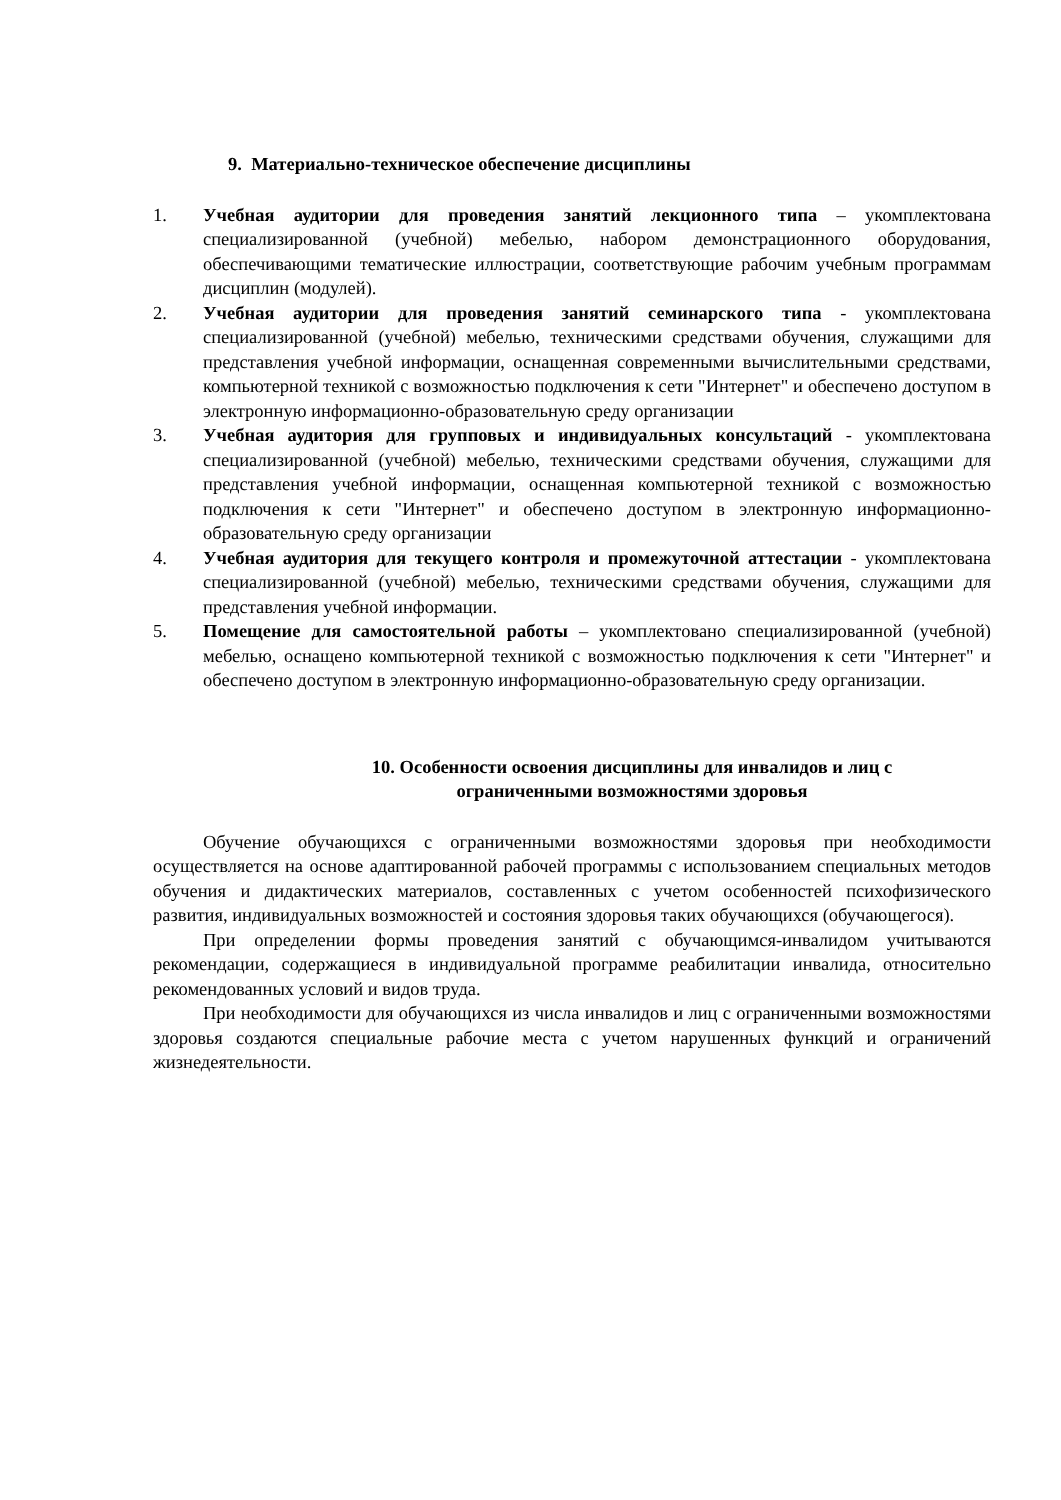9. Материально-техническое обеспечение дисциплины
1. Учебная аудитории для проведения занятий лекционного типа – укомплектована специализированной (учебной) мебелью, набором демонстрационного оборудования, обеспечивающими тематические иллюстрации, соответствующие рабочим учебным программам дисциплин (модулей).
2. Учебная аудитории для проведения занятий семинарского типа - укомплектована специализированной (учебной) мебелью, техническими средствами обучения, служащими для представления учебной информации, оснащенная современными вычислительными средствами, компьютерной техникой с возможностью подключения к сети "Интернет" и обеспечено доступом в электронную информационно-образовательную среду организации
3. Учебная аудитория для групповых и индивидуальных консультаций - укомплектована специализированной (учебной) мебелью, техническими средствами обучения, служащими для представления учебной информации, оснащенная компьютерной техникой с возможностью подключения к сети "Интернет" и обеспечено доступом в электронную информационно-образовательную среду организации
4. Учебная аудитория для текущего контроля и промежуточной аттестации - укомплектована специализированной (учебной) мебелью, техническими средствами обучения, служащими для представления учебной информации.
5. Помещение для самостоятельной работы – укомплектовано специализированной (учебной) мебелью, оснащено компьютерной техникой с возможностью подключения к сети "Интернет" и обеспечено доступом в электронную информационно-образовательную среду организации.
10. Особенности освоения дисциплины для инвалидов и лиц с
ограниченными возможностями здоровья
Обучение обучающихся с ограниченными возможностями здоровья при необходимости осуществляется на основе адаптированной рабочей программы с использованием специальных методов обучения и дидактических материалов, составленных с учетом особенностей психофизического развития, индивидуальных возможностей и состояния здоровья таких обучающихся (обучающегося).
При определении формы проведения занятий с обучающимся-инвалидом учитываются рекомендации, содержащиеся в индивидуальной программе реабилитации инвалида, относительно рекомендованных условий и видов труда.
При необходимости для обучающихся из числа инвалидов и лиц с ограниченными возможностями здоровья создаются специальные рабочие места с учетом нарушенных функций и ограничений жизнедеятельности.